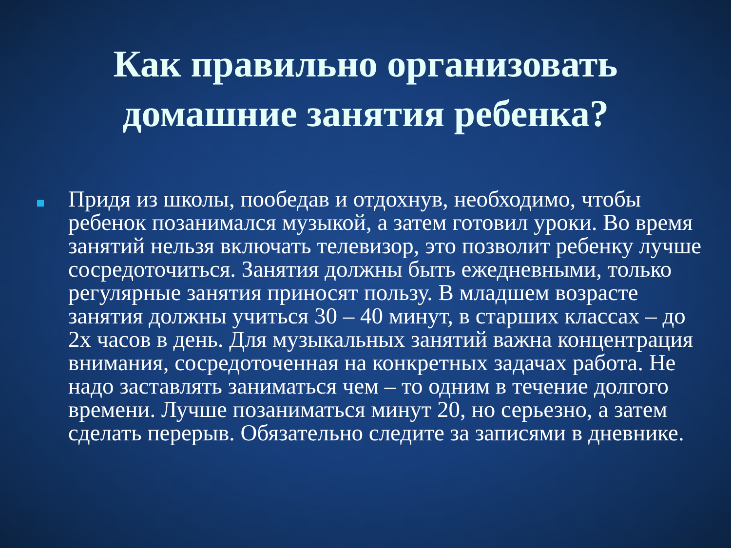Как правильно организовать домашние занятия ребенка?
Придя из школы, пообедав и отдохнув, необходимо, чтобы ребенок позанимался музыкой, а затем готовил уроки. Во время занятий нельзя включать телевизор, это позволит ребенку лучше сосредоточиться. Занятия должны быть ежедневными, только регулярные занятия приносят пользу. В младшем возрасте занятия должны учиться 30 – 40 минут, в старших классах – до 2х часов в день. Для музыкальных занятий важна концентрация внимания, сосредоточенная на конкретных задачах работа. Не надо заставлять заниматься чем – то одним в течение долгого времени. Лучше позаниматься минут 20, но серьезно, а затем сделать перерыв. Обязательно следите за записями в дневнике.